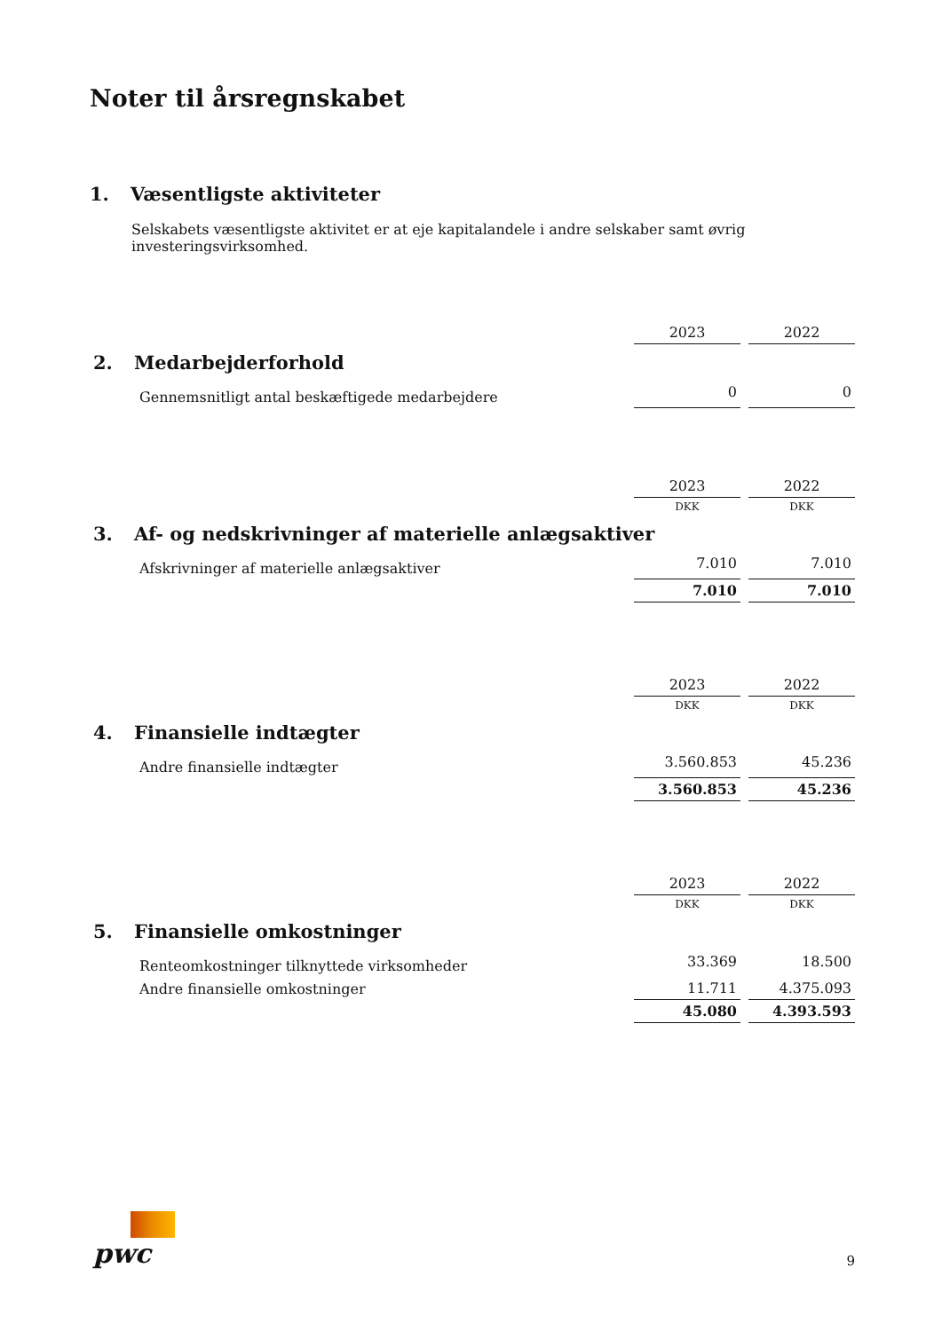Noter til årsregnskabet
1. Væsentligste aktiviteter
Selskabets væsentligste aktivitet er at eje kapitalandele i andre selskaber samt øvrig
investeringsvirksomhed.
| | 2023 | 2022 |
| 2. Medarbejderforhold | | |
| Gennemsnitligt antal beskæftigede medarbejdere | 0 | 0 |
| | 2023 | 2022 |
| | DKK | DKK |
| 3. Af- og nedskrivninger af materielle anlægsaktiver | | |
| Afskrivninger af materielle anlægsaktiver | 7.010 | 7.010 |
| | 7.010 | 7.010 |
| | 2023 | 2022 |
| | DKK | DKK |
| 4. Finansielle indtægter | | |
| Andre finansielle indtægter | 3.560.853 | 45.236 |
| | 3.560.853 | 45.236 |
| | 2023 | 2022 |
| | DKK | DKK |
| 5. Finansielle omkostninger | | |
| Renteomkostninger tilknyttede virksomheder | 33.369 | 18.500 |
| Andre finansielle omkostninger | 11.711 | 4.375.093 |
| | 45.080 | 4.393.593 |
pwc
9